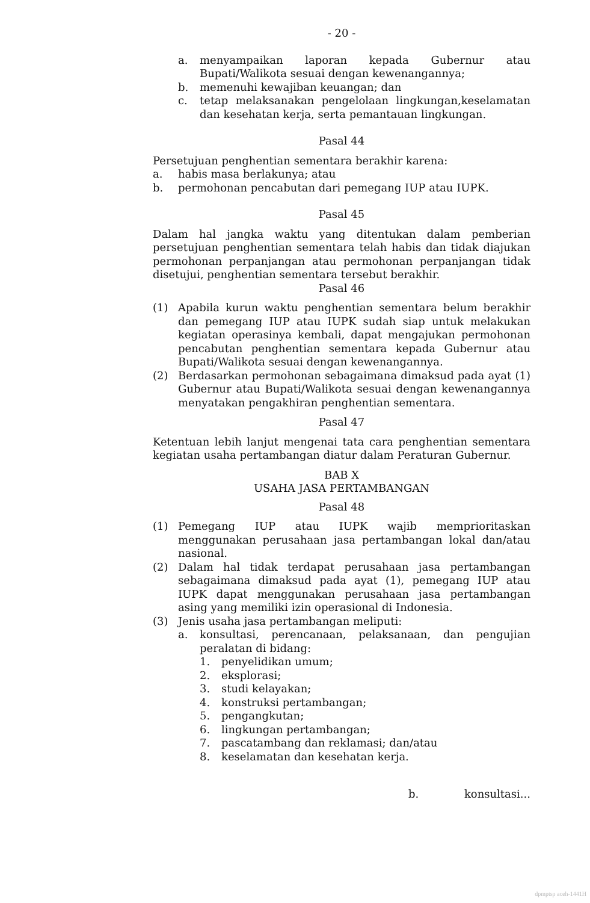- 20 -
a. menyampaikan laporan kepada Gubernur atau Bupati/Walikota sesuai dengan kewenangannya;
b. memenuhi kewajiban keuangan; dan
c. tetap melaksanakan pengelolaan lingkungan,keselamatan dan kesehatan kerja, serta pemantauan lingkungan.
Pasal 44
Persetujuan penghentian sementara berakhir karena:
a. habis masa berlakunya; atau
b. permohonan pencabutan dari pemegang IUP atau IUPK.
Pasal 45
Dalam hal jangka waktu yang ditentukan dalam pemberian persetujuan penghentian sementara telah habis dan tidak diajukan permohonan perpanjangan atau permohonan perpanjangan tidak disetujui, penghentian sementara tersebut berakhir.
Pasal 46
(1) Apabila kurun waktu penghentian sementara belum berakhir dan pemegang IUP atau IUPK sudah siap untuk melakukan kegiatan operasinya kembali, dapat mengajukan permohonan pencabutan penghentian sementara kepada Gubernur atau Bupati/Walikota sesuai dengan kewenangannya.
(2) Berdasarkan permohonan sebagaimana dimaksud pada ayat (1) Gubernur atau Bupati/Walikota sesuai dengan kewenangannya menyatakan pengakhiran penghentian sementara.
Pasal 47
Ketentuan lebih lanjut mengenai tata cara penghentian sementara kegiatan usaha pertambangan diatur dalam Peraturan Gubernur.
BAB X
USAHA JASA PERTAMBANGAN
Pasal 48
(1) Pemegang IUP atau IUPK wajib memprioritaskan menggunakan perusahaan jasa pertambangan lokal dan/atau nasional.
(2) Dalam hal tidak terdapat perusahaan jasa pertambangan sebagaimana dimaksud pada ayat (1), pemegang IUP atau IUPK dapat menggunakan perusahaan jasa pertambangan asing yang memiliki izin operasional di Indonesia.
(3) Jenis usaha jasa pertambangan meliputi:
a. konsultasi, perencanaan, pelaksanaan, dan pengujian peralatan di bidang:
1. penyelidikan umum;
2. eksplorasi;
3. studi kelayakan;
4. konstruksi pertambangan;
5. pengangkutan;
6. lingkungan pertambangan;
7. pascatambang dan reklamasi; dan/atau
8. keselamatan dan kesehatan kerja.
b. konsultasi...
dpmptsp aceh-1441H